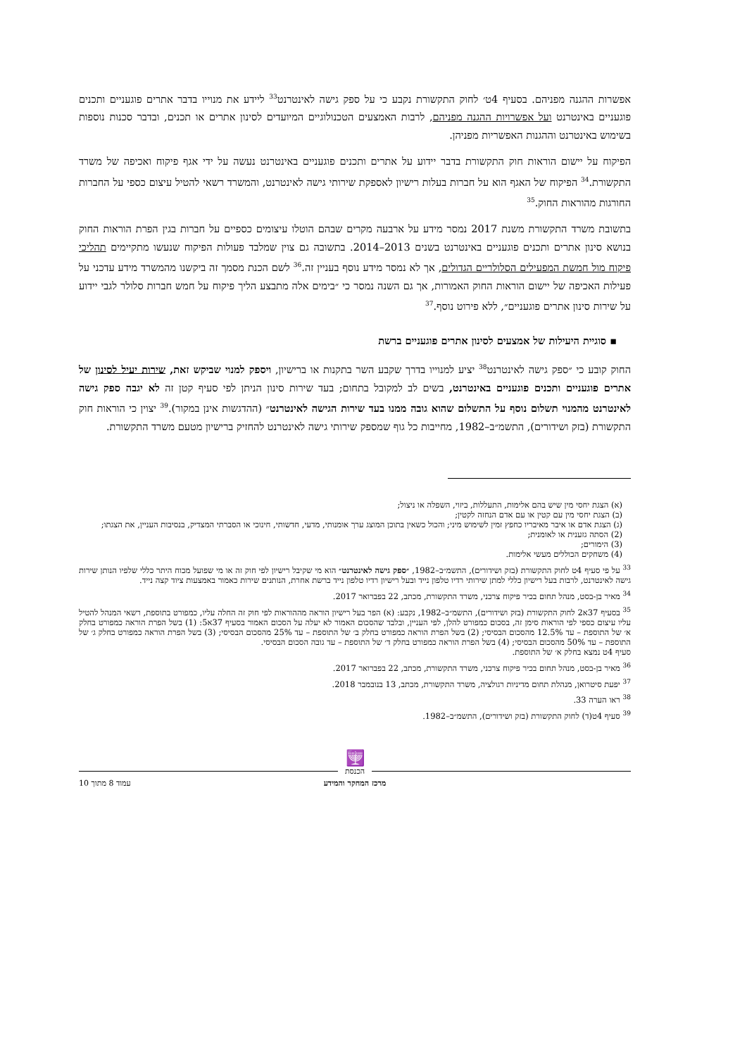אפשרות ההגנה מפניהם. בסעיף 4ט׳ לחוק התקשורת נקבע כי על ספק גישה לאינטרנט<sup>33</sup> ליידע את מנוייו בדבר אתרים פוגעניים ותכנים פוגעניים באינטרנט ועל אפשרויות ההגנה מפניהם, לרבות האמצעים הטכנולוגיים המיועדים לסינון אתרים או תכנים, ובדבר סכנות נוספות בשימוש באינטרנט וההגנות האפשריות מפניהן.
הפיקוח על יישום הוראות חוק התקשורת בדבר יידוע על אתרים ותכנים פוגעניים באינטרנט נעשה על ידי אגף פיקוח ואכיפה של משרד התקשורת.<sup>34</sup> הפיקוח של האגף הוא על חברות בעלות רישיון לאספקת שירותי גישה לאינטרנט, והמשרד רשאי להטיל עיצום כספי על החברות החורגות מהוראות החוק.<sup>35</sup>
בתשובת משרד התקשורת משנת 2017 נמסר מידע על ארבעה מקרים שבהם הוטלו עיצומים כספיים על חברות בגין הפרת הוראות החוק בנושא סינון אתרים ותכנים פוגעניים באינטרנט בשנים 2013–2014. בתשובה גם צוין שמלבד פעולות הפיקוח שנעשו מתקיימים תהליכי פיקוח מול חמשת המפעילים הסלולריים הגדולים, אך לא נמסר מידע נוסף בעניין זה.<sup>36</sup> לשם הכנת מסמך זה ביקשנו מהמשרד מידע עדכני על פעילות האכיפה של יישום הוראות החוק האמורות, אך גם השנה נמסר כי ״בימים אלה מתבצע הליך פיקוח על חמש חברות סלולר לגבי יידוע על שירות סינון אתרים פוגעניים״, ללא פירוט נוסף.<sup>37</sup>
▪ סוגיית היעילות של אמצעים לסינון אתרים פוגעניים ברשת
החוק קובע כי ״ספק גישה לאינטרנט<sup>38</sup> יציע למנוייו בדרך שקבע השר בתקנות או ברישיון, ויספק למנוי שביקש זאת, שירות יעיל לסינון של אתרים פוגעניים ותכנים פוגעניים באינטרנט, בשים לב למקובל בתחום; בעד שירות סינון הניתן לפי סעיף קטן זה לא יגבה ספק גישה לאינטרנט מהמנוי תשלום נוסף על התשלום שהוא גובה ממנו בעד שירות הגישה לאינטרנט״ (ההדגשות אינן במקור).<sup>39</sup> יצוין כי הוראות חוק התקשורת (בזק ושידורים), התשמ״ב–1982, מחייבות כל גוף שמספק שירותי גישה לאינטרנט להחזיק ברישיון מטעם משרד התקשורת.
(א) הצגת יחסי מין שיש בהם אלימות, התעללות, ביזוי, השפלה או ניצול;
(ב) הצגת יחסי מין עם קטין או עם אדם הנחזה לקטין;
(ג) הצגת אדם או איבר מאיבריו כחפץ זמין לשימוש מיני; והכול כשאין בתוכן המוצג ערך אומנותי, מדעי, חדשותי, חינוכי או הסברתי המצדיק, בנסיבות העניין, את הצגתו;
(2) הסתה גזענית או לאומנית;
(3) הימורים;
(4) משחקים הכוללים מעשי אלימות.
<sup>33</sup> על פי סעיף 4ט לחוק התקשורת (בזק ושידורים), התשמ״ב–1982, ״ספק גישה לאינטרנט״ הוא מי שקיבל רישיון לפי חוק זה או מי שפועל מכוח היתר כללי שלפיו הנותן שירות גישה לאינטרנט, לרבות בעל רישיון כללי למתן שירותי רדיו טלפון נייד ובעל רישיון רדיו טלפון נייד ברשת אחרת, הנותנים שירות כאמור באמצעות ציוד קצה נייד.
<sup>34</sup> מאיר בן-בסט, מנהל תחום בכיר פיקוח צרכני, משרד התקשורת, מכתב, 22 בפברואר 2017.
<sup>35</sup> בסעיף 37א2 לחוק התקשורת (בזק ושידורים), התשמ״ב–1982, נקבע: (א) הפר בעל רישיון הוראה מההוראות לפי חוק זה החלה עליו, כמפורט בתוספת, רשאי המנהל להטיל עליו עיצום כספי לפי הוראות סימן זה, בסכום כמפורט להלן, לפי העניין, ובלבד שהסכום האמור לא יעלה על הסכום האמור בסעיף 37א5: (1) בשל הפרת הוראה כמפורט בחלק א׳ של התוספת – עד 12.5% מהסכום הבסיסי; (2) בשל הפרת הוראה כמפורט בחלק ב׳ של התוספת – עד 25% מהסכום הבסיסי; (3) בשל הפרת הוראה כמפורט בחלק ג׳ של התוספת – עד 50% מהסכום הבסיסי; (4) בשל הפרת הוראה כמפורט בחלק ד׳ של התוספת – עד גובה הסכום הבסיסי.
סעיף 4ט נמצא בחלק א׳ של התוספת.
<sup>36</sup> מאיר בן-בסט, מנהל תחום בכיר פיקוח צרכני, משרד התקשורת, מכתב, 22 בפברואר 2017.
<sup>37</sup> יפעת סיטרואן, מנהלת תחום מדיניות רגולציה, משרד התקשורת, מכתב, 13 בנובמבר 2018.
<sup>38</sup> ראו הערה 33.
<sup>39</sup> סעיף 4ט(ד) לחוק התקשורת (בזק ושידורים), התשמ״ב–1982.
🕎
הכנסת
מרכז המחקר והמידע עמוד 8 מתוך 10